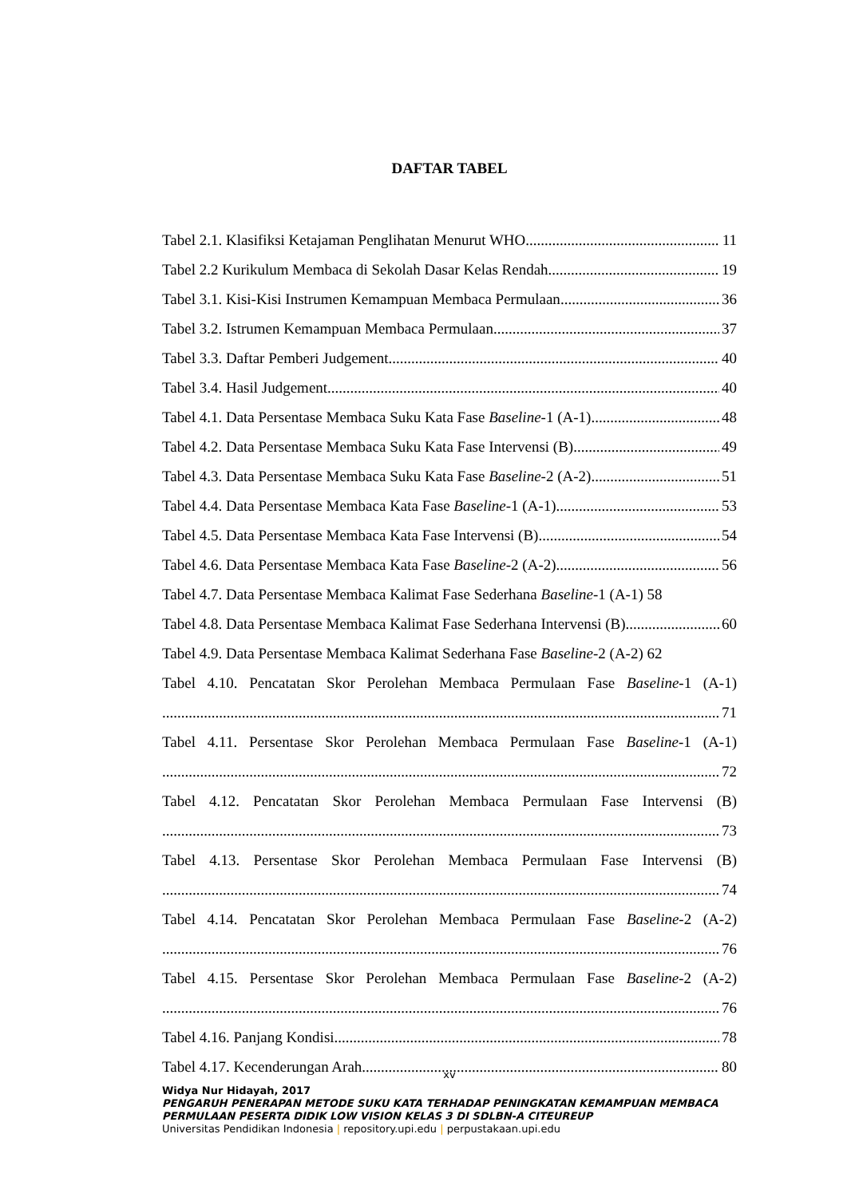DAFTAR TABEL
Tabel 2.1. Klasifiksi Ketajaman Penglihatan Menurut WHO 11
Tabel 2.2 Kurikulum Membaca di Sekolah Dasar Kelas Rendah 19
Tabel 3.1. Kisi-Kisi Instrumen Kemampuan Membaca Permulaan 36
Tabel 3.2. Istrumen Kemampuan Membaca Permulaan 37
Tabel 3.3. Daftar Pemberi Judgement 40
Tabel 3.4. Hasil Judgement 40
Tabel 4.1. Data Persentase Membaca Suku Kata Fase Baseline-1 (A-1) 48
Tabel 4.2. Data Persentase Membaca Suku Kata Fase Intervensi (B) 49
Tabel 4.3. Data Persentase Membaca Suku Kata Fase Baseline-2 (A-2) 51
Tabel 4.4. Data Persentase Membaca Kata Fase Baseline-1 (A-1) 53
Tabel 4.5. Data Persentase Membaca Kata Fase Intervensi (B) 54
Tabel 4.6. Data Persentase Membaca Kata Fase Baseline-2 (A-2) 56
Tabel 4.7. Data Persentase Membaca Kalimat Fase Sederhana Baseline-1 (A-1) 58
Tabel 4.8. Data Persentase Membaca Kalimat Fase Sederhana Intervensi (B) 60
Tabel 4.9. Data Persentase Membaca Kalimat Sederhana Fase Baseline-2 (A-2) 62
Tabel 4.10. Pencatatan Skor Perolehan Membaca Permulaan Fase Baseline-1 (A-1)
71
Tabel 4.11. Persentase Skor Perolehan Membaca Permulaan Fase Baseline-1 (A-1)
72
Tabel 4.12. Pencatatan Skor Perolehan Membaca Permulaan Fase Intervensi (B)
73
Tabel 4.13. Persentase Skor Perolehan Membaca Permulaan Fase Intervensi (B)
74
Tabel 4.14. Pencatatan Skor Perolehan Membaca Permulaan Fase Baseline-2 (A-2)
76
Tabel 4.15. Persentase Skor Perolehan Membaca Permulaan Fase Baseline-2 (A-2)
76
Tabel 4.16. Panjang Kondisi 78
Tabel 4.17. Kecenderungan Arah 80
xv
Widya Nur Hidayah, 2017
PENGARUH PENERAPAN METODE SUKU KATA TERHADAP PENINGKATAN KEMAMPUAN MEMBACA PERMULAAN PESERTA DIDIK LOW VISION KELAS 3 DI SDLBN-A CITEUREUP
Universitas Pendidikan Indonesia | repository.upi.edu | perpustakaan.upi.edu